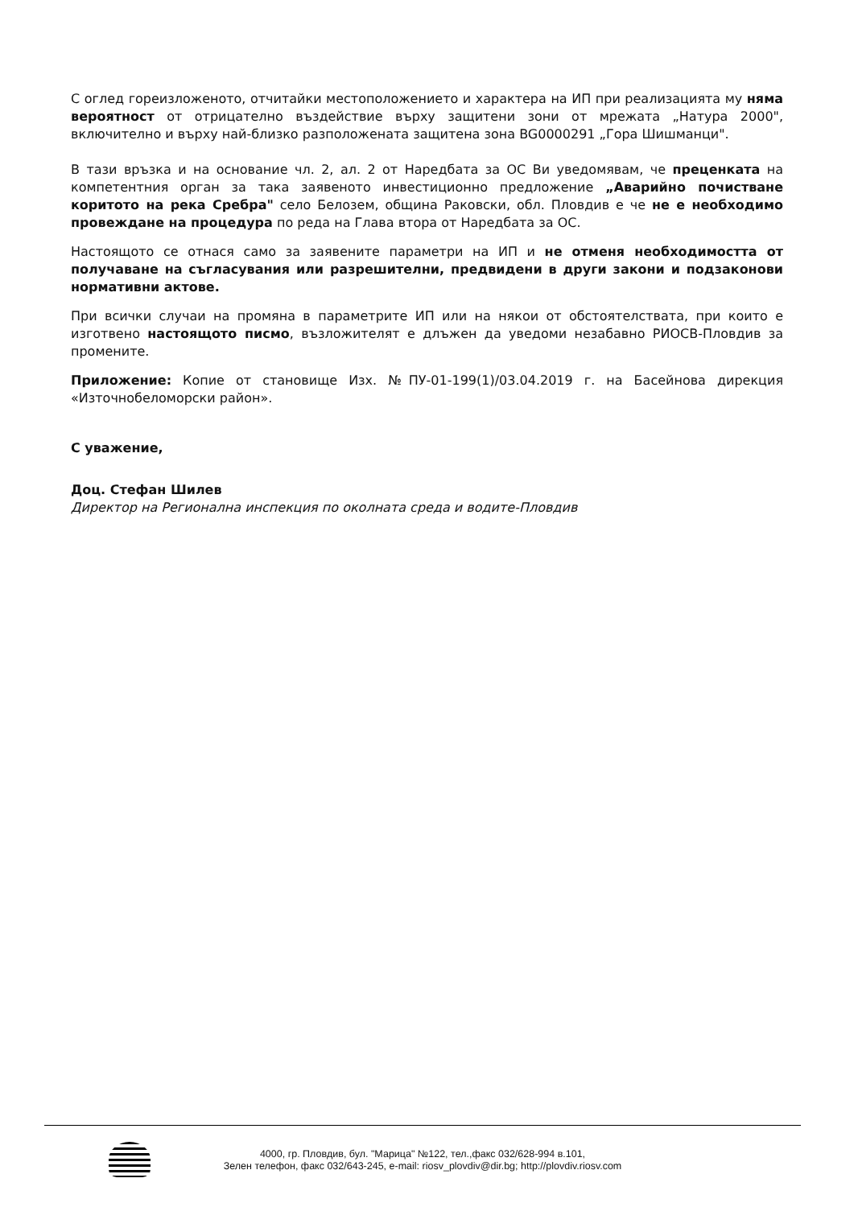С оглед гореизложеното, отчитайки местоположението и характера на ИП при реализацията му няма вероятност от отрицателно въздействие върху защитени зони от мрежата „Натура 2000", включително и върху най-близко разположената защитена зона BG0000291 „Гора Шишманци".
В тази връзка и на основание чл. 2, ал. 2 от Наредбата за ОС Ви уведомявам, че преценката на компетентния орган за така заявеното инвестиционно предложение „Аварийно почистване коритото на река Сребра" село Белозем, община Раковски, обл. Пловдив е че не е необходимо провеждане на процедура по реда на Глава втора от Наредбата за ОС.
Настоящото се отнася само за заявените параметри на ИП и не отменя необходимостта от получаване на съгласувания или разрешителни, предвидени в други закони и подзаконови нормативни актове.
При всички случаи на промяна в параметрите ИП или на някои от обстоятелствата, при които е изготвено настоящото писмо, възложителят е длъжен да уведоми незабавно РИОСВ-Пловдив за промените.
Приложение: Копие от становище Изх. №ПУ-01-199(1)/03.04.2019 г. на Басейнова дирекция «Източнобеломорски район».
С уважение,
Доц. Стефан Шилев
Директор на Регионална инспекция по околната среда и водите-Пловдив
4000, гр. Пловдив, бул. "Марица" №122, тел.,факс 032/628-994 в.101,
Зелен телефон, факс 032/643-245, e-mail: riosv_plovdiv@dir.bg; http://plovdiv.riosv.com